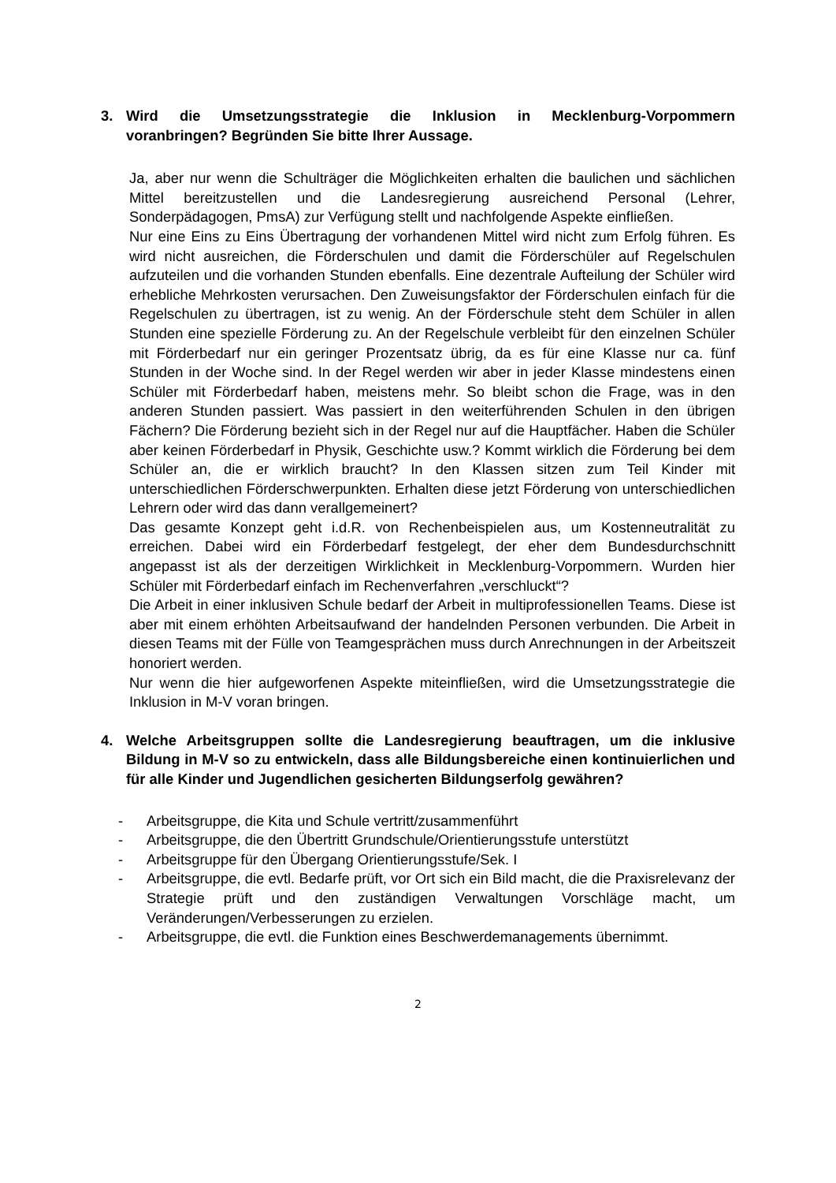3. Wird die Umsetzungsstrategie die Inklusion in Mecklenburg-Vorpommern voranbringen? Begründen Sie bitte Ihrer Aussage.
Ja, aber nur wenn die Schulträger die Möglichkeiten erhalten die baulichen und sächlichen Mittel bereitzustellen und die Landesregierung ausreichend Personal (Lehrer, Sonderpädagogen, PmsA) zur Verfügung stellt und nachfolgende Aspekte einfließen.
Nur eine Eins zu Eins Übertragung der vorhandenen Mittel wird nicht zum Erfolg führen. Es wird nicht ausreichen, die Förderschulen und damit die Förderschüler auf Regelschulen aufzuteilen und die vorhanden Stunden ebenfalls. Eine dezentrale Aufteilung der Schüler wird erhebliche Mehrkosten verursachen. Den Zuweisungsfaktor der Förderschulen einfach für die Regelschulen zu übertragen, ist zu wenig. An der Förderschule steht dem Schüler in allen Stunden eine spezielle Förderung zu. An der Regelschule verbleibt für den einzelnen Schüler mit Förderbedarf nur ein geringer Prozentsatz übrig, da es für eine Klasse nur ca. fünf Stunden in der Woche sind. In der Regel werden wir aber in jeder Klasse mindestens einen Schüler mit Förderbedarf haben, meistens mehr. So bleibt schon die Frage, was in den anderen Stunden passiert. Was passiert in den weiterführenden Schulen in den übrigen Fächern? Die Förderung bezieht sich in der Regel nur auf die Hauptfächer. Haben die Schüler aber keinen Förderbedarf in Physik, Geschichte usw.? Kommt wirklich die Förderung bei dem Schüler an, die er wirklich braucht? In den Klassen sitzen zum Teil Kinder mit unterschiedlichen Förderschwerpunkten. Erhalten diese jetzt Förderung von unterschiedlichen Lehrern oder wird das dann verallgemeinert?
Das gesamte Konzept geht i.d.R. von Rechenbeispielen aus, um Kostenneutralität zu erreichen. Dabei wird ein Förderbedarf festgelegt, der eher dem Bundesdurchschnitt angepasst ist als der derzeitigen Wirklichkeit in Mecklenburg-Vorpommern. Wurden hier Schüler mit Förderbedarf einfach im Rechenverfahren „verschluckt“?
Die Arbeit in einer inklusiven Schule bedarf der Arbeit in multiprofessionellen Teams. Diese ist aber mit einem erhöhten Arbeitsaufwand der handelnden Personen verbunden. Die Arbeit in diesen Teams mit der Fülle von Teamgesprächen muss durch Anrechnungen in der Arbeitszeit honoriert werden.
Nur wenn die hier aufgeworfenen Aspekte miteinfließen, wird die Umsetzungsstrategie die Inklusion in M-V voran bringen.
4. Welche Arbeitsgruppen sollte die Landesregierung beauftragen, um die inklusive Bildung in M-V so zu entwickeln, dass alle Bildungsbereiche einen kontinuierlichen und für alle Kinder und Jugendlichen gesicherten Bildungserfolg gewähren?
- Arbeitsgruppe, die Kita und Schule vertritt/zusammenführt
- Arbeitsgruppe, die den Übertritt Grundschule/Orientierungsstufe unterstützt
- Arbeitsgruppe für den Übergang Orientierungsstufe/Sek. I
- Arbeitsgruppe, die evtl. Bedarfe prüft, vor Ort sich ein Bild macht, die die Praxisrelevanz der Strategie prüft und den zuständigen Verwaltungen Vorschläge macht, um Veränderungen/Verbesserungen zu erzielen.
- Arbeitsgruppe, die evtl. die Funktion eines Beschwerdemanagements übernimmt.
2